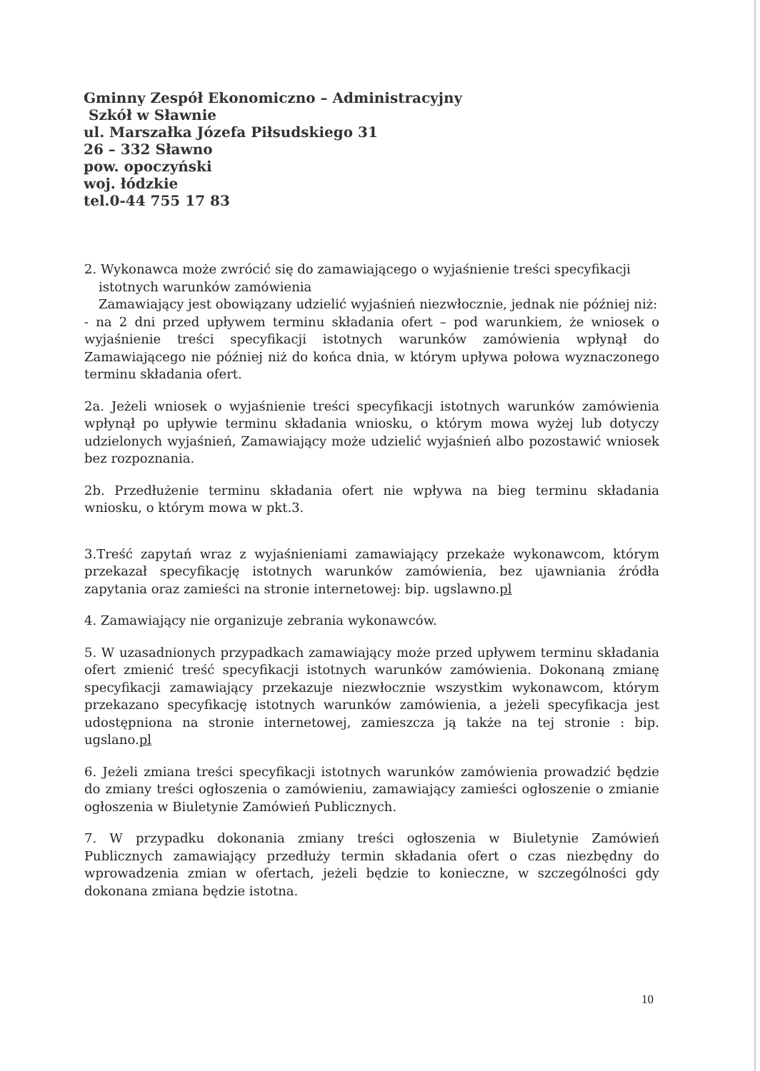Gminny Zespół Ekonomiczno – Administracyjny
Szkół w Sławnie
ul. Marszałka Józefa Piłsudskiego 31
26 – 332 Sławno
pow. opoczyński
woj. łódzkie
tel.0-44 755 17 83
2. Wykonawca może zwrócić się do zamawiającego o wyjaśnienie treści specyfikacji
istotnych warunków zamówienia
Zamawiający jest obowiązany udzielić wyjaśnień niezwłocznie, jednak nie później niż:
- na 2 dni przed upływem terminu składania ofert – pod warunkiem, że wniosek o wyjaśnienie treści specyfikacji istotnych warunków zamówienia wpłynął do Zamawiającego nie później niż do końca dnia, w którym upływa połowa wyznaczonego terminu składania ofert.
2a. Jeżeli wniosek o wyjaśnienie treści specyfikacji istotnych warunków zamówienia wpłynął po upływie terminu składania wniosku, o którym mowa wyżej lub dotyczy udzielonych wyjaśnień, Zamawiający może udzielić wyjaśnień albo pozostawić wniosek bez rozpoznania.
2b. Przedłużenie terminu składania ofert nie wpływa na bieg terminu składania wniosku, o którym mowa w pkt.3.
3.Treść zapytań wraz z wyjaśnieniami zamawiający przekaże wykonawcom, którym przekazał specyfikację istotnych warunków zamówienia, bez ujawniania źródła zapytania oraz zamieści na stronie internetowej: bip. ugslawno.pl
4. Zamawiający nie organizuje zebrania wykonawców.
5. W uzasadnionych przypadkach zamawiający może przed upływem terminu składania ofert zmienić treść specyfikacji istotnych warunków zamówienia. Dokonaną zmianę specyfikacji zamawiający przekazuje niezwłocznie wszystkim wykonawcom, którym przekazano specyfikację istotnych warunków zamówienia, a jeżeli specyfikacja jest udostępniona na stronie internetowej, zamieszcza ją także na tej stronie : bip. ugslano.pl
6. Jeżeli zmiana treści specyfikacji istotnych warunków zamówienia prowadzić będzie do zmiany treści ogłoszenia o zamówieniu, zamawiający zamieści ogłoszenie o zmianie ogłoszenia w Biuletynie Zamówień Publicznych.
7. W przypadku dokonania zmiany treści ogłoszenia w Biuletynie Zamówień Publicznych zamawiający przedłuży termin składania ofert o czas niezbędny do wprowadzenia zmian w ofertach, jeżeli będzie to konieczne, w szczególności gdy dokonana zmiana będzie istotna.
10